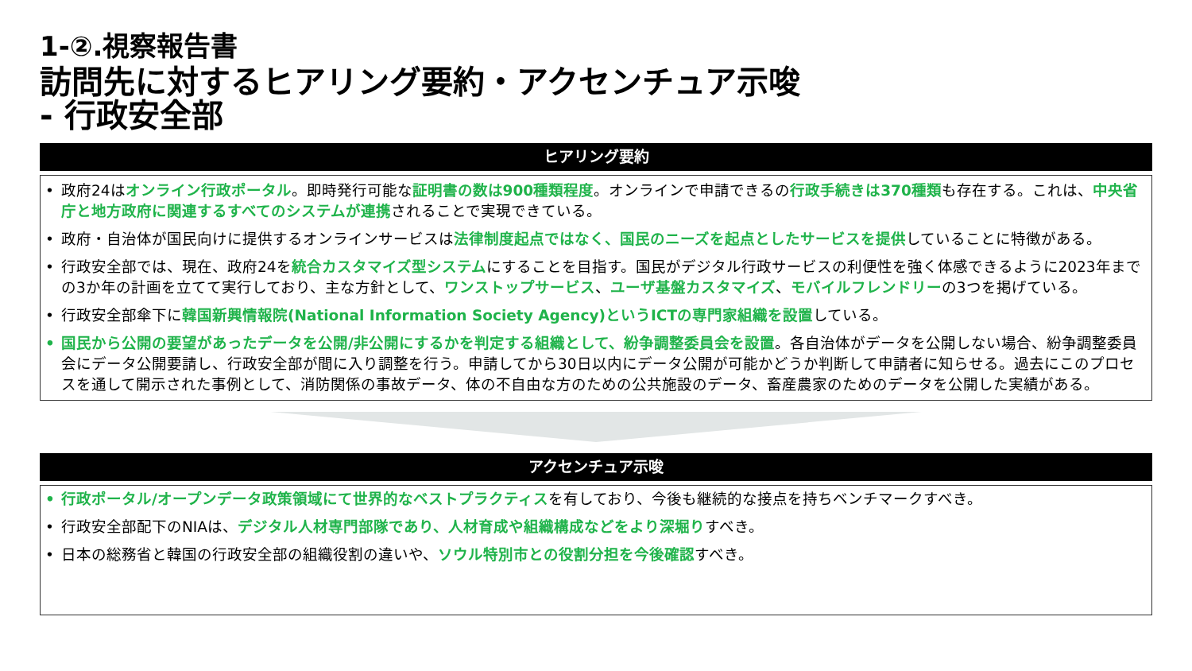1-②.視察報告書
訪問先に対するヒアリング要約・アクセンチュア示唆
- 行政安全部
ヒアリング要約
• 政府24はオンライン行政ポータル。即時発行可能な証明書の数は900種類程度。オンラインで申請できるの行政手続きは370種類も存在する。これは、中央省庁と地方政府に関連するすべてのシステムが連携されることで実現できている。
• 政府・自治体が国民向けに提供するオンラインサービスは法律制度起点ではなく、国民のニーズを起点としたサービスを提供していることに特徴がある。
• 行政安全部では、現在、政府24を統合カスタマイズ型システムにすることを目指す。国民がデジタル行政サービスの利便性を強く体感できるように2023年までの3か年の計画を立てて実行しており、主な方針として、ワンストップサービス、ユーザ基盤カスタマイズ、モバイルフレンドリーの3つを掲げている。
• 行政安全部傘下に韓国新興情報院(National Information Society Agency)というICTの専門家組織を設置している。
• 国民から公開の要望があったデータを公開/非公開にするかを判定する組織として、紛争調整委員会を設置。各自治体がデータを公開しない場合、紛争調整委員会にデータ公開要請し、行政安全部が間に入り調整を行う。申請してから30日以内にデータ公開が可能かどうか判断して申請者に知らせる。過去にこのプロセスを通して開示された事例として、消防関係の事故データ、体の不自由な方のための公共施設のデータ、畜産農家のためのデータを公開した実績がある。
アクセンチュア示唆
• 行政ポータル/オープンデータ政策領域にて世界的なベストプラクティスを有しており、今後も継続的な接点を持ちベンチマークすべき。
• 行政安全部配下のNIAは、デジタル人材専門部隊であり、人材育成や組織構成などをより深堀りすべき。
• 日本の総務省と韓国の行政安全部の組織役割の違いや、ソウル特別市との役割分担を今後確認すべき。